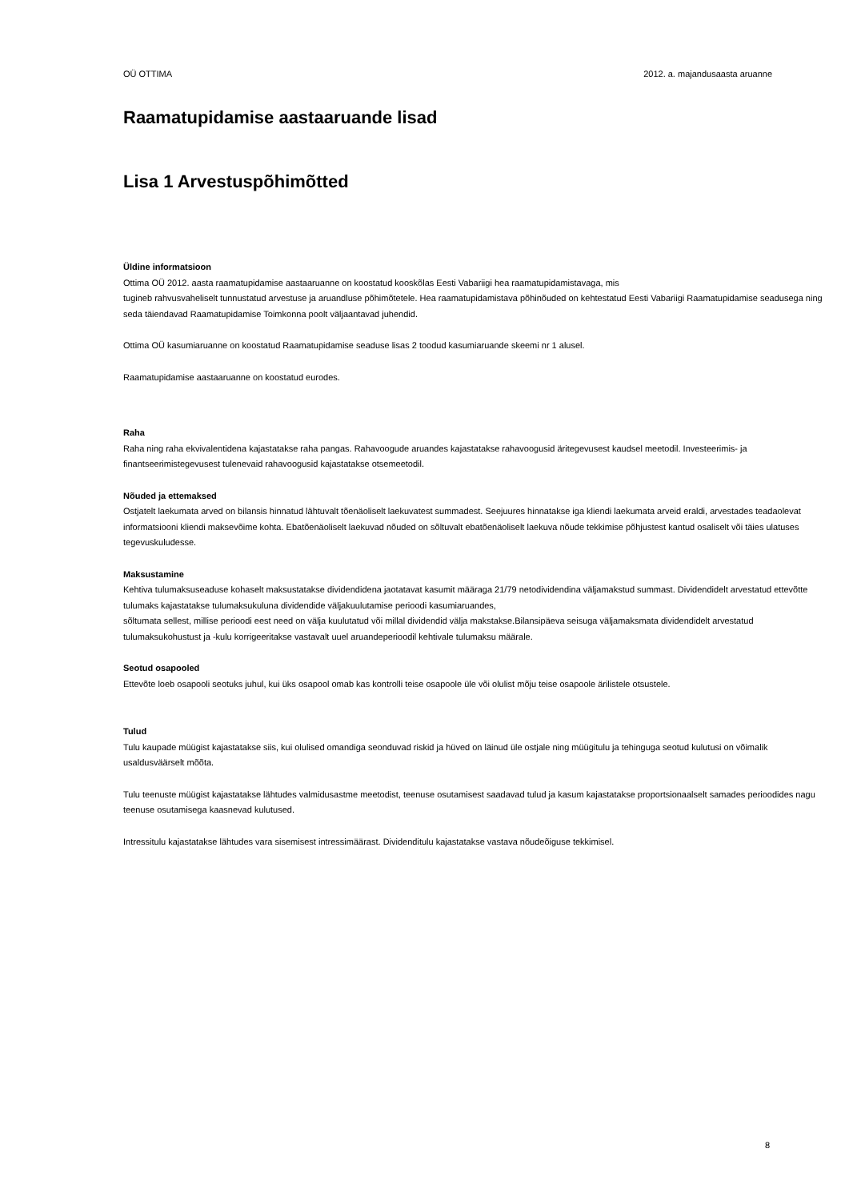OÜ OTTIMA 2012. a. majandusaasta aruanne
Raamatupidamise aastaaruande lisad
Lisa 1 Arvestuspõhimõtted
Üldine informatsioon
Ottima OÜ 2012. aasta raamatupidamise aastaaruanne on koostatud kooskõlas Eesti Vabariigi hea raamatupidamistavaga, mis
tugineb rahvusvaheliselt tunnustatud arvestuse ja aruandluse põhimõtetele. Hea raamatupidamistava põhinõuded on kehtestatud Eesti Vabariigi Raamatupidamise seadusega ning seda täiendavad Raamatupidamise Toimkonna poolt väljaantavad juhendid.
Ottima OÜ kasumiaruanne on koostatud Raamatupidamise seaduse lisas 2 toodud kasumiaruande skeemi nr 1 alusel.
Raamatupidamise aastaaruanne on koostatud eurodes.
Raha
Raha ning raha ekvivalentidena kajastatakse raha pangas. Rahavoogude aruandes kajastatakse rahavoogusid äritegevusest kaudsel meetodil. Investeerimis- ja finantseerimistegevusest tulenevaid rahavoogusid kajastatakse otsemeetodil.
Nõuded ja ettemaksed
Ostjatelt laekumata arved on bilansis hinnatud lähtuvalt tõenäoliselt laekuvatest summadest. Seejuures hinnatakse iga kliendi laekumata arveid eraldi, arvestades teadaolevat informatsiooni kliendi maksevõime kohta. Ebatõenäoliselt laekuvad nõuded on sõltuvalt ebatõenäoliselt laekuva nõude tekkimise põhjustest kantud osaliselt või täies ulatuses tegevuskuludesse.
Maksustamine
Kehtiva tulumaksuseaduse kohaselt maksustatakse dividendidena jaotatavat kasumit määraga 21/79 netodividendina väljamakstud summast. Dividendidelt arvestatud ettevõtte tulumaks kajastatakse tulumaksukuluna dividendide väljakuulutamise perioodi kasumiaruandes,
sõltumata sellest, millise perioodi eest need on välja kuulutatud või millal dividendid välja makstakse.Bilansipäeva seisuga väljamaksmata dividendidelt arvestatud tulumaksukohustust ja -kulu korrigeeritakse vastavalt uuel aruandeperioodil kehtivale tulumaksu määrale.
Seotud osapooled
Ettevõte loeb osapooli seotuks juhul, kui üks osapool omab kas kontrolli teise osapoole üle või olulist mõju teise osapoole ärilistele otsustele.
Tulud
Tulu kaupade müügist kajastatakse siis, kui olulised omandiga seonduvad riskid ja hüved on läinud üle ostjale ning müügitulu ja tehinguga seotud kulutusi on võimalik usaldusväärselt mõõta.
Tulu teenuste müügist kajastatakse lähtudes valmidusastme meetodist, teenuse osutamisest saadavad tulud ja kasum kajastatakse proportsionaalselt samades perioodides nagu teenuse osutamisega kaasnevad kulutused.
Intressitulu kajastatakse lähtudes vara sisemisest intressimäärast. Dividenditulu kajastatakse vastava nõudeõiguse tekkimisel.
8